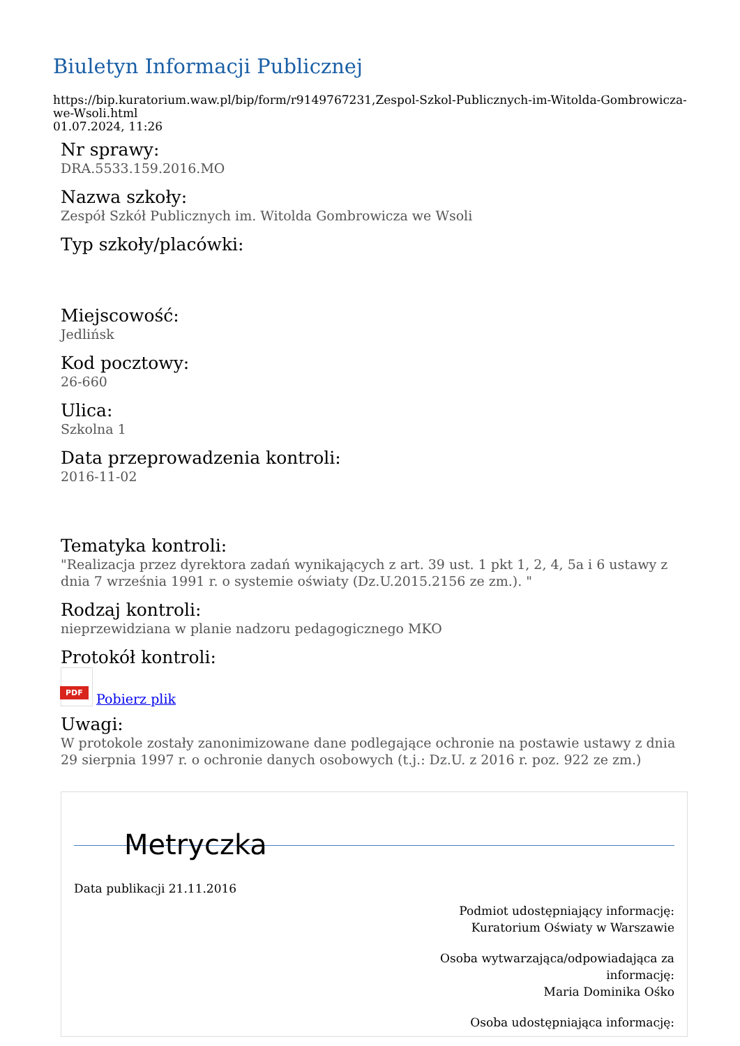Biuletyn Informacji Publicznej
https://bip.kuratorium.waw.pl/bip/form/r9149767231,Zespol-Szkol-Publicznych-im-Witolda-Gombrowicza-we-Wsoli.html
01.07.2024, 11:26
Nr sprawy:
DRA.5533.159.2016.MO
Nazwa szkoły:
Zespół Szkół Publicznych im. Witolda Gombrowicza we Wsoli
Typ szkoły/placówki:
Miejscowość:
Jedlińsk
Kod pocztowy:
26-660
Ulica:
Szkolna 1
Data przeprowadzenia kontroli:
2016-11-02
Tematyka kontroli:
"Realizacja przez dyrektora zadań wynikających z art. 39 ust. 1 pkt 1, 2, 4, 5a i 6 ustawy z dnia 7 września 1991 r. o systemie oświaty (Dz.U.2015.2156 ze zm.). "
Rodzaj kontroli:
nieprzewidziana w planie nadzoru pedagogicznego MKO
Protokół kontroli:
PDF Pobierz plik
Uwagi:
W protokole zostały zanonimizowane dane podlegające ochronie na postawie ustawy z dnia 29 sierpnia 1997 r. o ochronie danych osobowych (t.j.: Dz.U. z 2016 r. poz. 922 ze zm.)
Metryczka
Data publikacji 21.11.2016
Podmiot udostępniający informację:
Kuratorium Oświaty w Warszawie
Osoba wytwarzająca/odpowiadająca za
informację:
Maria Dominika Ośko
Osoba udostępniająca informację: